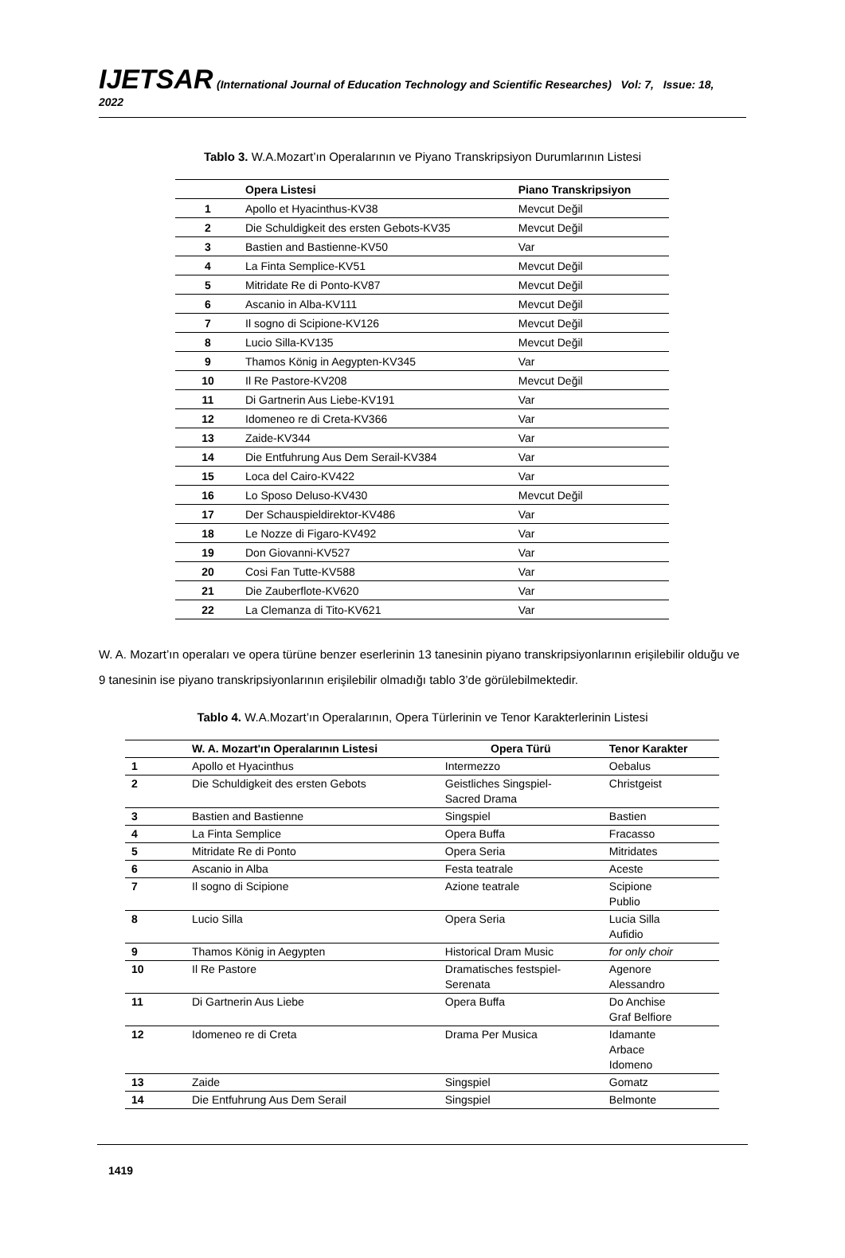IJETSAR (International Journal of Education Technology and Scientific Researches) Vol: 7, Issue: 18, 2022
Tablo 3. W.A.Mozart’ın Operalarının ve Piyano Transkripsiyon Durumlarının Listesi
| | Opera Listesi | Piano Transkripsiyon |
| --- | --- | --- |
| 1 | Apollo et Hyacinthus-KV38 | Mevcut Değil |
| 2 | Die Schuldigkeit des ersten Gebots-KV35 | Mevcut Değil |
| 3 | Bastien and Bastienne-KV50 | Var |
| 4 | La Finta Semplice-KV51 | Mevcut Değil |
| 5 | Mitridate Re di Ponto-KV87 | Mevcut Değil |
| 6 | Ascanio in Alba-KV111 | Mevcut Değil |
| 7 | Il sogno di Scipione-KV126 | Mevcut Değil |
| 8 | Lucio Silla-KV135 | Mevcut Değil |
| 9 | Thamos König in Aegypten-KV345 | Var |
| 10 | Il Re Pastore-KV208 | Mevcut Değil |
| 11 | Di Gartnerin Aus Liebe-KV191 | Var |
| 12 | Idomeneo re di Creta-KV366 | Var |
| 13 | Zaide-KV344 | Var |
| 14 | Die Entfuhrung Aus Dem Serail-KV384 | Var |
| 15 | Loca del Cairo-KV422 | Var |
| 16 | Lo Sposo Deluso-KV430 | Mevcut Değil |
| 17 | Der Schauspieldirektor-KV486 | Var |
| 18 | Le Nozze di Figaro-KV492 | Var |
| 19 | Don Giovanni-KV527 | Var |
| 20 | Cosi Fan Tutte-KV588 | Var |
| 21 | Die Zauberflote-KV620 | Var |
| 22 | La Clemanza di Tito-KV621 | Var |
W. A. Mozart’ın operaları ve opera türüne benzer eserlerinin 13 tanesinin piyano transkripsiyonlarının erişilebilir olduğu ve 9 tanesinin ise piyano transkripsiyonlarının erişilebilir olmadığı tablo 3’de görülebilmektedir.
Tablo 4. W.A.Mozart’ın Operalarının, Opera Türlerinin ve Tenor Karakterlerinin Listesi
| | W. A. Mozart'ın Operalarının Listesi | Opera Türü | Tenor Karakter |
| --- | --- | --- | --- |
| 1 | Apollo et Hyacinthus | Intermezzo | Oebalus |
| 2 | Die Schuldigkeit des ersten Gebots | Geistliches Singspiel- Sacred Drama | Christgeist |
| 3 | Bastien and Bastienne | Singspiel | Bastien |
| 4 | La Finta Semplice | Opera Buffa | Fracasso |
| 5 | Mitridate Re di Ponto | Opera Seria | Mitridates |
| 6 | Ascanio in Alba | Festa teatrale | Aceste |
| 7 | Il sogno di Scipione | Azione teatrale | Scipione Publio |
| 8 | Lucio Silla | Opera Seria | Lucia Silla Aufidio |
| 9 | Thamos König in Aegypten | Historical Dram Music | for only choir |
| 10 | Il Re Pastore | Dramatisches festspiel- Serenata | Agenore Alessandro |
| 11 | Di Gartnerin Aus Liebe | Opera Buffa | Do Anchise Graf Belfiore |
| 12 | Idomeneo re di Creta | Drama Per Musica | Idamante Arbace Idomeno |
| 13 | Zaide | Singspiel | Gomatz |
| 14 | Die Entfuhrung Aus Dem Serail | Singspiel | Belmonte |
1419